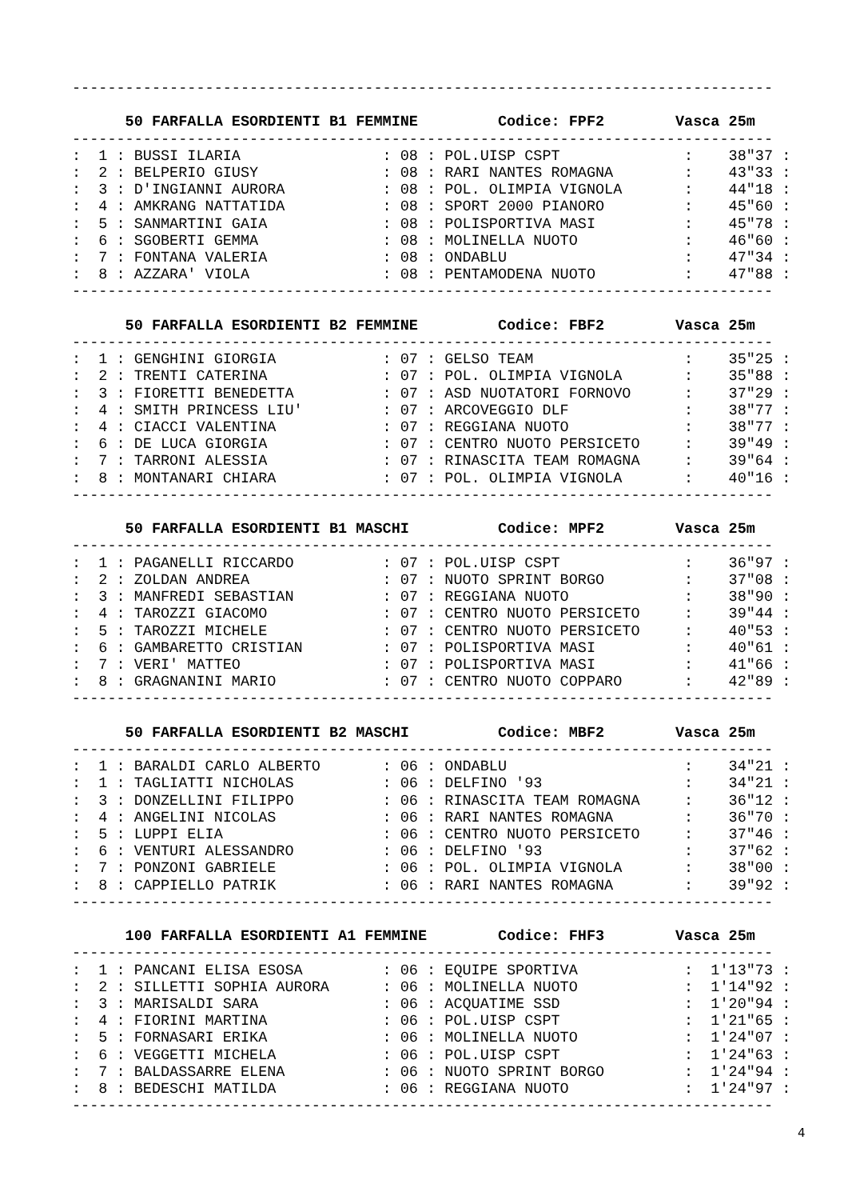-------------------------------------------------------------------------------

      50 FARFALLA ESORDIENTI B1 FEMMINE         Codice: FPF2        Vasca 25m
-------------------------------------------------------------------------------
:  1 : BUSSI ILARIA                : 08 : POL.UISP CSPT              :    38"37 :
:  2 : BELPERIO GIUSY              : 08 : RARI NANTES ROMAGNA        :    43"33 :
:  3 : D'INGIANNI AURORA           : 08 : POL. OLIMPIA VIGNOLA       :    44"18 :
:  4 : AMKRANG NATTATIDA           : 08 : SPORT 2000 PIANORO         :    45"60 :
:  5 : SANMARTINI GAIA             : 08 : POLISPORTIVA MASI          :    45"78 :
:  6 : SGOBERTI GEMMA              : 08 : MOLINELLA NUOTO            :    46"60 :
:  7 : FONTANA VALERIA             : 08 : ONDABLU                    :    47"34 :
:  8 : AZZARA' VIOLA               : 08 : PENTAMODENA NUOTO          :    47"88 :
-------------------------------------------------------------------------------

      50 FARFALLA ESORDIENTI B2 FEMMINE         Codice: FBF2        Vasca 25m
-------------------------------------------------------------------------------
:  1 : GENGHINI GIORGIA            : 07 : GELSO TEAM                 :    35"25 :
:  2 : TRENTI CATERINA             : 07 : POL. OLIMPIA VIGNOLA       :    35"88 :
:  3 : FIORETTI BENEDETTA          : 07 : ASD NUOTATORI FORNOVO      :    37"29 :
:  4 : SMITH PRINCESS LIU'         : 07 : ARCOVEGGIO DLF             :    38"77 :
:  4 : CIACCI VALENTINA            : 07 : REGGIANA NUOTO             :    38"77 :
:  6 : DE LUCA GIORGIA             : 07 : CENTRO NUOTO PERSICETO     :    39"49 :
:  7 : TARRONI ALESSIA             : 07 : RINASCITA TEAM ROMAGNA     :    39"64 :
:  8 : MONTANARI CHIARA            : 07 : POL. OLIMPIA VIGNOLA       :    40"16 :
-------------------------------------------------------------------------------

      50 FARFALLA ESORDIENTI B1 MASCHI          Codice: MPF2        Vasca 25m
-------------------------------------------------------------------------------
:  1 : PAGANELLI RICCARDO          : 07 : POL.UISP CSPT              :    36"97 :
:  2 : ZOLDAN ANDREA               : 07 : NUOTO SPRINT BORGO         :    37"08 :
:  3 : MANFREDI SEBASTIAN          : 07 : REGGIANA NUOTO             :    38"90 :
:  4 : TAROZZI GIACOMO             : 07 : CENTRO NUOTO PERSICETO     :    39"44 :
:  5 : TAROZZI MICHELE             : 07 : CENTRO NUOTO PERSICETO     :    40"53 :
:  6 : GAMBARETTO CRISTIAN         : 07 : POLISPORTIVA MASI          :    40"61 :
:  7 : VERI' MATTEO                : 07 : POLISPORTIVA MASI          :    41"66 :
:  8 : GRAGNANINI MARIO            : 07 : CENTRO NUOTO COPPARO       :    42"89 :
-------------------------------------------------------------------------------

      50 FARFALLA ESORDIENTI B2 MASCHI          Codice: MBF2        Vasca 25m
-------------------------------------------------------------------------------
:  1 : BARALDI CARLO ALBERTO       : 06 : ONDABLU                    :    34"21 :
:  1 : TAGLIATTI NICHOLAS          : 06 : DELFINO '93                :    34"21 :
:  3 : DONZELLINI FILIPPO          : 06 : RINASCITA TEAM ROMAGNA     :    36"12 :
:  4 : ANGELINI NICOLAS            : 06 : RARI NANTES ROMAGNA        :    36"70 :
:  5 : LUPPI ELIA                  : 06 : CENTRO NUOTO PERSICETO     :    37"46 :
:  6 : VENTURI ALESSANDRO          : 06 : DELFINO '93                :    37"62 :
:  7 : PONZONI GABRIELE            : 06 : POL. OLIMPIA VIGNOLA       :    38"00 :
:  8 : CAPPIELLO PATRIK            : 06 : RARI NANTES ROMAGNA        :    39"92 :
-------------------------------------------------------------------------------

      100 FARFALLA ESORDIENTI A1 FEMMINE        Codice: FHF3        Vasca 25m
-------------------------------------------------------------------------------
:  1 : PANCANI ELISA ESOSA         : 06 : EQUIPE SPORTIVA            :  1'13"73 :
:  2 : SILLETTI SOPHIA AURORA      : 06 : MOLINELLA NUOTO            :  1'14"92 :
:  3 : MARISALDI SARA              : 06 : ACQUATIME SSD              :  1'20"94 :
:  4 : FIORINI MARTINA             : 06 : POL.UISP CSPT              :  1'21"65 :
:  5 : FORNASARI ERIKA             : 06 : MOLINELLA NUOTO            :  1'24"07 :
:  6 : VEGGETTI MICHELA            : 06 : POL.UISP CSPT              :  1'24"63 :
:  7 : BALDASSARRE ELENA           : 06 : NUOTO SPRINT BORGO         :  1'24"94 :
:  8 : BEDESCHI MATILDA            : 06 : REGGIANA NUOTO             :  1'24"97 :
-------------------------------------------------------------------------------
4